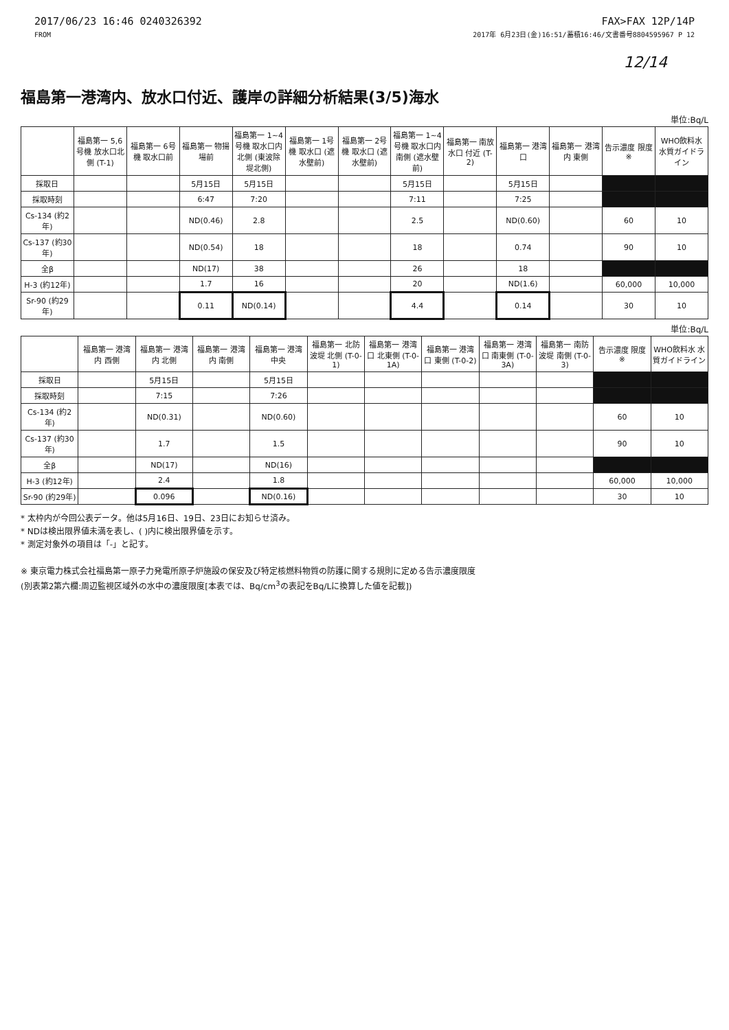2017/06/23 16:46 0240326392
FROM
FAX>FAX 12P/14P
2017年 6月23日(金)16:51/蓄積16:46/文書番号8804595967 P 12
12/14
福島第一港湾内、放水口付近、護岸の詳細分析結果(3/5)海水
単位:Bq/L
| | 福島第一 5,6号機 放水口北側 (T-1) | 福島第一 6号機 取水口前 | 福島第一 物揚場前 | 福島第一 1~4号機 取水口内北側 (東波除堤北側) | 福島第一 1号機 取水口 (遮水壁前) | 福島第一 2号機 取水口 (遮水壁前) | 福島第一 1~4号機 取水口内南側 (遮水壁前) | 福島第一 南放水口 付近 (T-2) | 福島第一 港湾口 | 福島第一 港湾内 東側 | 告示濃度 限度 ※ | WHO飲料水 水質ガイドライン |
| --- | --- | --- | --- | --- | --- | --- | --- | --- | --- | --- | --- | --- |
| 採取日 | | | 5月15日 | 5月15日 | | | 5月15日 | | 5月15日 | | | |
| 採取時刻 | | | 6:47 | 7:20 | | | 7:11 | | 7:25 | | | |
| Cs-134 (約2年) | | | ND(0.46) | 2.8 | | | 2.5 | | ND(0.60) | | 60 | 10 |
| Cs-137 (約30年) | | | ND(0.54) | 18 | | | 18 | | 0.74 | | 90 | 10 |
| 全β | | | ND(17) | 38 | | | 26 | | 18 | | | |
| H-3 (約12年) | | | 1.7 | 16 | | | 20 | | ND(1.6) | | 60,000 | 10,000 |
| Sr-90 (約29年) | | | 0.11 | ND(0.14) | | | 4.4 | | 0.14 | | 30 | 10 |
単位:Bq/L
| | 福島第一 港湾内 西側 | 福島第一 港湾内 北側 | 福島第一 港湾内 南側 | 福島第一 港湾中央 | 福島第一 北防波堤 北側 (T-0-1) | 福島第一 港湾口 北東側 (T-0-1A) | 福島第一 港湾口 東側 (T-0-2) | 福島第一 港湾口 南東側 (T-0-3A) | 福島第一 南防波堤 南側 (T-0-3) | 告示濃度 限度 ※ | WHO飲料水 水質ガイドライン |
| --- | --- | --- | --- | --- | --- | --- | --- | --- | --- | --- | --- |
| 採取日 | | 5月15日 | | 5月15日 | | | | | | | |
| 採取時刻 | | 7:15 | | 7:26 | | | | | | | |
| Cs-134 (約2年) | | ND(0.31) | | ND(0.60) | | | | | | 60 | 10 |
| Cs-137 (約30年) | | 1.7 | | 1.5 | | | | | | 90 | 10 |
| 全β | | ND(17) | | ND(16) | | | | | | | |
| H-3 (約12年) | | 2.4 | | 1.8 | | | | | | 60,000 | 10,000 |
| Sr-90 (約29年) | | 0.096 | | ND(0.16) | | | | | | 30 | 10 |
* 太枠内が今回公表データ。他は5月16日、19日、23日にお知らせ済み。
* NDは検出限界値未満を表し、( )内に検出限界値を示す。
* 測定対象外の項目は「-」と記す。
※ 東京電力株式会社福島第一原子力発電所原子炉施設の保安及び特定核燃料物質の防護に関する規則に定める告示濃度限度
(別表第2第六欄:周辺監視区域外の水中の濃度限度[本表では、Bq/cm<sup>3</sup>の表記をBq/Lに換算した値を記載])